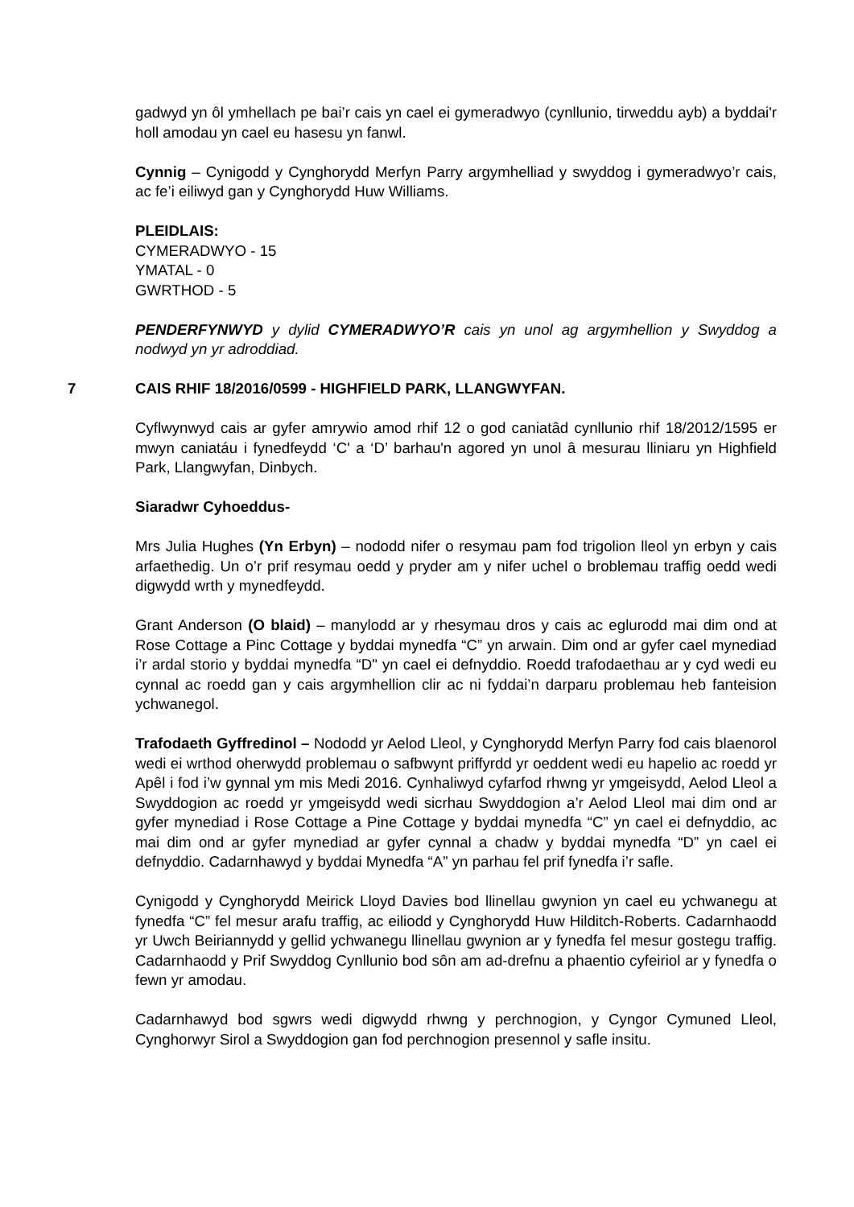gadwyd yn ôl ymhellach pe bai’r cais yn cael ei gymeradwyo (cynllunio, tirweddu ayb) a byddai'r holl amodau yn cael eu hasesu yn fanwl.
Cynnig – Cynigodd y Cynghorydd Merfyn Parry argymhelliad y swyddog i gymeradwyo’r cais, ac fe’i eiliwyd gan y Cynghorydd Huw Williams.
PLEIDLAIS:
CYMERADWYO - 15
YMATAL - 0
GWRTHOD - 5
PENDERFYNWYD y dylid CYMERADWYO’R cais yn unol ag argymhellion y Swyddog a nodwyd yn yr adroddiad.
7 CAIS RHIF 18/2016/0599 - HIGHFIELD PARK, LLANGWYFAN.
Cyflwynwyd cais ar gyfer amrywio amod rhif 12 o god caniatâd cynllunio rhif 18/2012/1595 er mwyn caniatáu i fynedfeydd ‘C' a ‘D’ barhau'n agored yn unol â mesurau lliniaru yn Highfield Park, Llangwyfan, Dinbych.
Siaradwr Cyhoeddus-
Mrs Julia Hughes (Yn Erbyn) – nododd nifer o resymau pam fod trigolion lleol yn erbyn y cais arfaethedig. Un o’r prif resymau oedd y pryder am y nifer uchel o broblemau traffig oedd wedi digwydd wrth y mynedfeydd.
Grant Anderson (O blaid) – manylodd ar y rhesymau dros y cais ac eglurodd mai dim ond at Rose Cottage a Pinc Cottage y byddai mynedfa “C” yn arwain. Dim ond ar gyfer cael mynediad i’r ardal storio y byddai mynedfa “D" yn cael ei defnyddio. Roedd trafodaethau ar y cyd wedi eu cynnal ac roedd gan y cais argymhellion clir ac ni fyddai’n darparu problemau heb fanteision ychwanegol.
Trafodaeth Gyffredinol – Nododd yr Aelod Lleol, y Cynghorydd Merfyn Parry fod cais blaenorol wedi ei wrthod oherwydd problemau o safbwynt priffyrdd yr oeddent wedi eu hapelio ac roedd yr Apêl i fod i’w gynnal ym mis Medi 2016. Cynhaliwyd cyfarfod rhwng yr ymgeisydd, Aelod Lleol a Swyddogion ac roedd yr ymgeisydd wedi sicrhau Swyddogion a’r Aelod Lleol mai dim ond ar gyfer mynediad i Rose Cottage a Pine Cottage y byddai mynedfa “C” yn cael ei defnyddio, ac mai dim ond ar gyfer mynediad ar gyfer cynnal a chadw y byddai mynedfa “D” yn cael ei defnyddio. Cadarnhawyd y byddai Mynedfa “A” yn parhau fel prif fynedfa i’r safle.
Cynigodd y Cynghorydd Meirick Lloyd Davies bod llinellau gwynion yn cael eu ychwanegu at fynedfa “C” fel mesur arafu traffig, ac eiliodd y Cynghorydd Huw Hilditch-Roberts. Cadarnhaodd yr Uwch Beiriannydd y gellid ychwanegu llinellau gwynion ar y fynedfa fel mesur gostegu traffig. Cadarnhaodd y Prif Swyddog Cynllunio bod sôn am ad-drefnu a phaentio cyfeiriol ar y fynedfa o fewn yr amodau.
Cadarnhawyd bod sgwrs wedi digwydd rhwng y perchnogion, y Cyngor Cymuned Lleol, Cynghorwyr Sirol a Swyddogion gan fod perchnogion presennol y safle insitu.